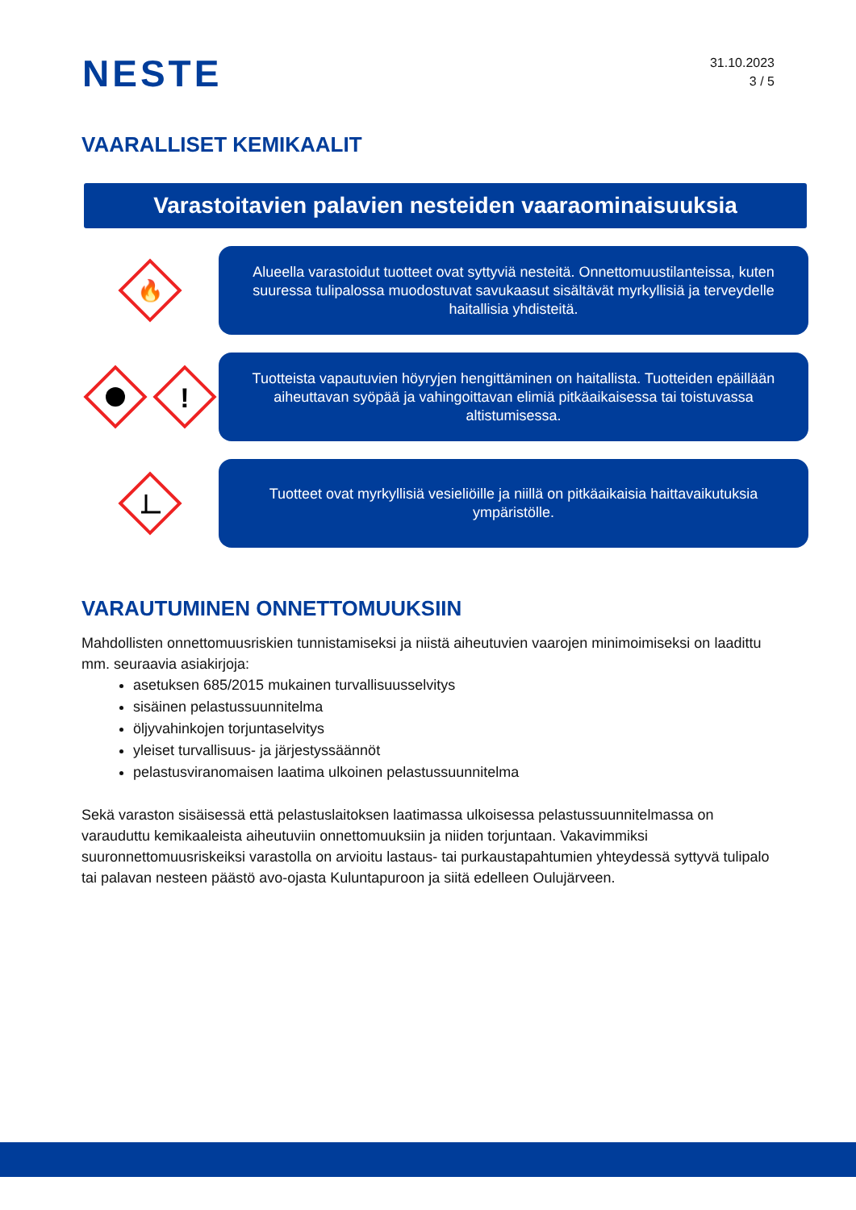NESTE
31.10.2023
3 / 5
VAARALLISET KEMIKAALIT
Varastoitavien palavien nesteiden vaaraominaisuuksia
🔥
Alueella varastoidut tuotteet ovat syttyviä nesteitä. Onnettomuustilanteissa, kuten suuressa tulipalossa muodostuvat savukaasut sisältävät myrkyllisiä ja terveydelle haitallisia yhdisteitä.
!
Tuotteista vapautuvien höyryjen hengittäminen on haitallista. Tuotteiden epäillään aiheuttavan syöpää ja vahingoittavan elimiä pitkäaikaisessa tai toistuvassa altistumisessa.
Tuotteet ovat myrkyllisiä vesieliöille ja niillä on pitkäaikaisia haittavaikutuksia ympäristölle.
VARAUTUMINEN ONNETTOMUUKSIIN
Mahdollisten onnettomuusriskien tunnistamiseksi ja niistä aiheutuvien vaarojen minimoimiseksi on laadittu mm. seuraavia asiakirjoja:
asetuksen 685/2015 mukainen turvallisuusselvitys
sisäinen pelastussuunnitelma
öljyvahinkojen torjuntaselvitys
yleiset turvallisuus- ja järjestyssäännöt
pelastusviranomaisen laatima ulkoinen pelastussuunnitelma
Sekä varaston sisäisessä että pelastuslaitoksen laatimassa ulkoisessa pelastussuunnitelmassa on varauduttu kemikaaleista aiheutuviin onnettomuuksiin ja niiden torjuntaan. Vakavimmiksi suuronnettomuusriskeiksi varastolla on arvioitu lastaus- tai purkaustapahtumien yhteydessä syttyvä tulipalo tai palavan nesteen päästö avo-ojasta Kuluntapuroon ja siitä edelleen Oulujärveen.